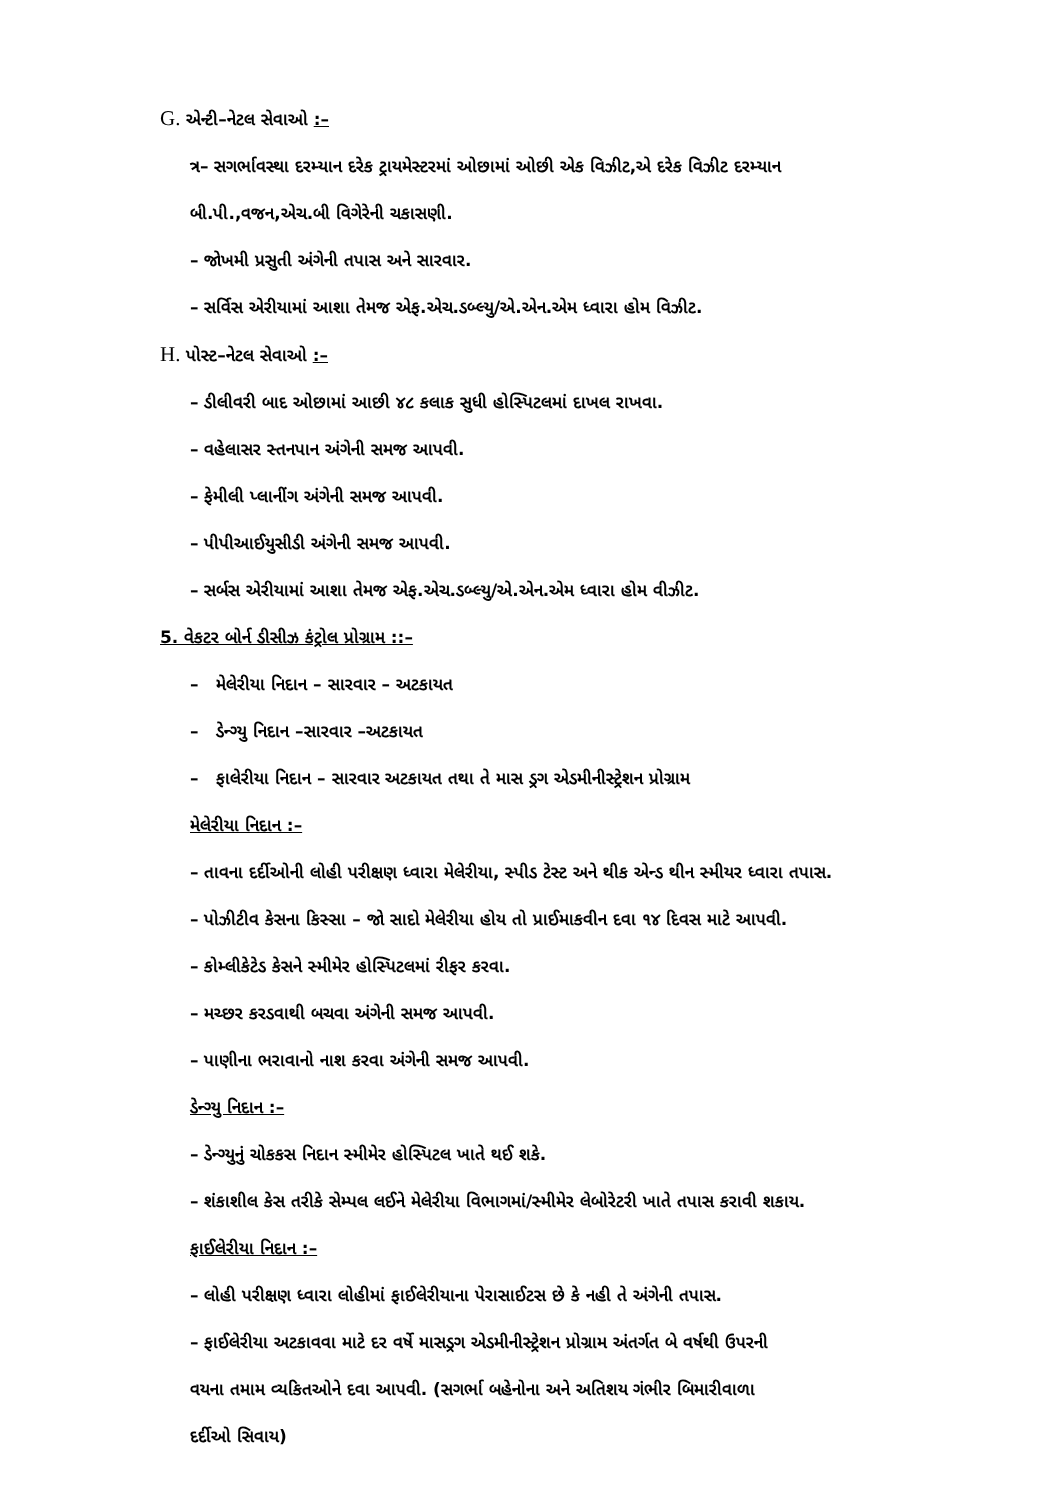G. એન્ટી–નેટલ સેવાઓ :–
ત્ર– સગર્ભાવસ્થા દરમ્યાન દરેક ટ્રાયમેસ્ટરમાં ઓછામાં ઓછી એક વિઝીટ,એ દરેક વિઝીટ દરમ્યાન
બી.પી.,વજન,એચ.બી વિગેરેની ચકાસણી.
– જોખમી પ્રસુતી અંગેની તપાસ અને સારવાર.
– સર્વિસ એરીયામાં આશા તેમજ એફ.એચ.ડબ્લ્યુ/એ.એન.એમ ધ્વારા હોમ વિઝીટ.
H. પોસ્ટ–નેટલ સેવાઓ :–
– ડીલીવરી બાદ ઓછામાં આછી ૪૮ કલાક સુધી હોસ્પિટલમાં દાખલ રાખવા.
– વહેલાસર સ્તનપાન અંગેની સમજ આપવી.
– ફેમીલી પ્લાનીંગ અંગેની સમજ આપવી.
– પીપીઆઈયુસીડી અંગેની સમજ આપવી.
– સર્બસ એરીયામાં આશા તેમજ એફ.એચ.ડબ્લ્યુ/એ.એન.એમ ધ્વારા હોમ વીઝીટ.
5. વેકટર બોર્ન ડીસીઝ કંટ્રોલ પ્રોગ્રામ ::–
– મેલેરીયા નિદાન – સારવાર – અટકાયત
– ડેન્ગ્યુ નિદાન –સારવાર –અટકાયત
– ફાલેરીયા નિદાન – સારવાર અટકાયત તથા તે માસ ડ્રગ એડમીનીસ્ટ્રેશન પ્રોગ્રામ
મેલેરીયા નિદાન :–
– તાવના દર્દીઓની લોહી પરીક્ષણ ધ્વારા મેલેરીયા, સ્પીડ ટેસ્ટ અને થીક એન્ડ થીન સ્મીયર ધ્વારા તપાસ.
– પોઝીટીવ કેસના કિસ્સા – જો સાદો મેલેરીયા હોય તો પ્રાઈમાકવીન દવા ૧૪ દિવસ માટે આપવી.
– કોમ્લીકેટેડ કેસને સ્મીમેર હોસ્પિટલમાં રીફર કરવા.
– મચ્છર કરડવાથી બચવા અંગેની સમજ આપવી.
– પાણીના ભરાવાનો નાશ કરવા અંગેની સમજ આપવી.
ડેન્ગ્યુ નિદાન :–
– ડેન્ગ્યુનું ચોકકસ નિદાન સ્મીમેર હોસ્પિટલ ખાતે થઈ શકે.
– શંકાશીલ કેસ તરીકે સેમ્પલ લઈને મેલેરીયા વિભાગમાં/સ્મીમેર લેબોરેટરી ખાતે તપાસ કરાવી શકાય.
ફાઈલેરીયા નિદાન :–
– લોહી પરીક્ષણ ધ્વારા લોહીમાં ફાઈલેરીયાના પેરાસાઈટસ છે કે નહી તે અંગેની તપાસ.
– ફાઈલેરીયા અટકાવવા માટે દર વર્ષે માસડ્રગ એડમીનીસ્ટ્રેશન પ્રોગ્રામ અંતર્ગત બે વર્ષથી ઉપરની
વયના તમામ વ્યકિતઓને દવા આપવી. (સગર્ભા બહેનોના અને અતિશય ગંભીર બિમારીવાળા
દર્દીઓ સિવાય)